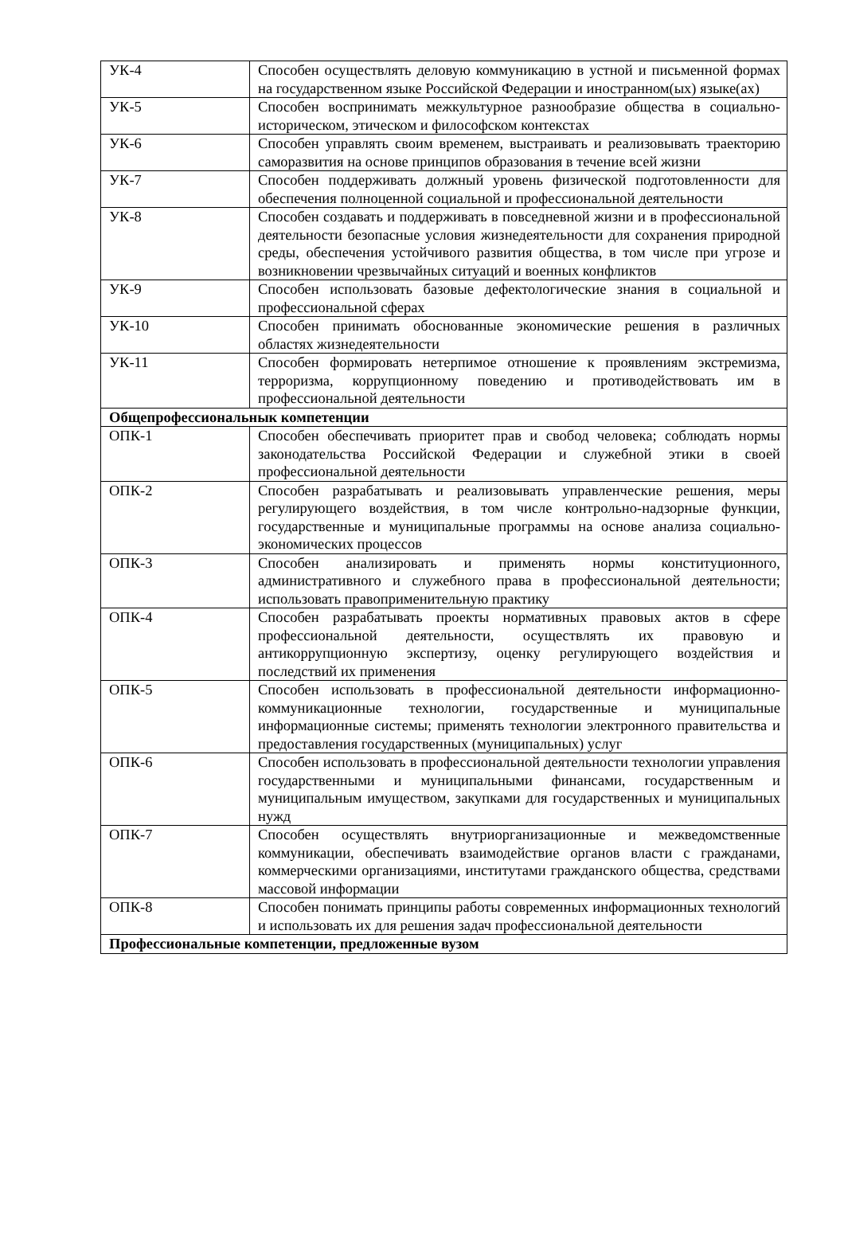| УК-4 | Способен осуществлять деловую коммуникацию в устной и письменной формах на государственном языке Российской Федерации и иностранном(ых) языке(ах) |
| УК-5 | Способен воспринимать межкультурное разнообразие общества в социально-историческом, этическом и философском контекстах |
| УК-6 | Способен управлять своим временем, выстраивать и реализовывать траекторию саморазвития на основе принципов образования в течение всей жизни |
| УК-7 | Способен поддерживать должный уровень физической подготовленности для обеспечения полноценной социальной и профессиональной деятельности |
| УК-8 | Способен создавать и поддерживать в повседневной жизни и в профессиональной деятельности безопасные условия жизнедеятельности для сохранения природной среды, обеспечения устойчивого развития общества, в том числе при угрозе и возникновении чрезвычайных ситуаций и военных конфликтов |
| УК-9 | Способен использовать базовые дефектологические знания в социальной и профессиональной сферах |
| УК-10 | Способен принимать обоснованные экономические решения в различных областях жизнедеятельности |
| УК-11 | Способен формировать нетерпимое отношение к проявлениям экстремизма, терроризма, коррупционному поведению и противодействовать им в профессиональной деятельности |
| Общепрофессиональнык компетенции | |
| ОПК-1 | Способен обеспечивать приоритет прав и свобод человека; соблюдать нормы законодательства Российской Федерации и служебной этики в своей профессиональной деятельности |
| ОПК-2 | Способен разрабатывать и реализовывать управленческие решения, меры регулирующего воздействия, в том числе контрольно-надзорные функции, государственные и муниципальные программы на основе анализа социально-экономических процессов |
| ОПК-3 | Способен анализировать и применять нормы конституционного, административного и служебного права в профессиональной деятельности; использовать правоприменительную практику |
| ОПК-4 | Способен разрабатывать проекты нормативных правовых актов в сфере профессиональной деятельности, осуществлять их правовую и антикоррупционную экспертизу, оценку регулирующего воздействия и последствий их применения |
| ОПК-5 | Способен использовать в профессиональной деятельности информационно-коммуникационные технологии, государственные и муниципальные информационные системы; применять технологии электронного правительства и предоставления государственных (муниципальных) услуг |
| ОПК-6 | Способен использовать в профессиональной деятельности технологии управления государственными и муниципальными финансами, государственным и муниципальным имуществом, закупками для государственных и муниципальных нужд |
| ОПК-7 | Способен осуществлять внутриорганизационные и межведомственные коммуникации, обеспечивать взаимодействие органов власти с гражданами, коммерческими организациями, институтами гражданского общества, средствами массовой информации |
| ОПК-8 | Способен понимать принципы работы современных информационных технологий и использовать их для решения задач профессиональной деятельности |
| Профессиональные компетенции, предложенные вузом | |